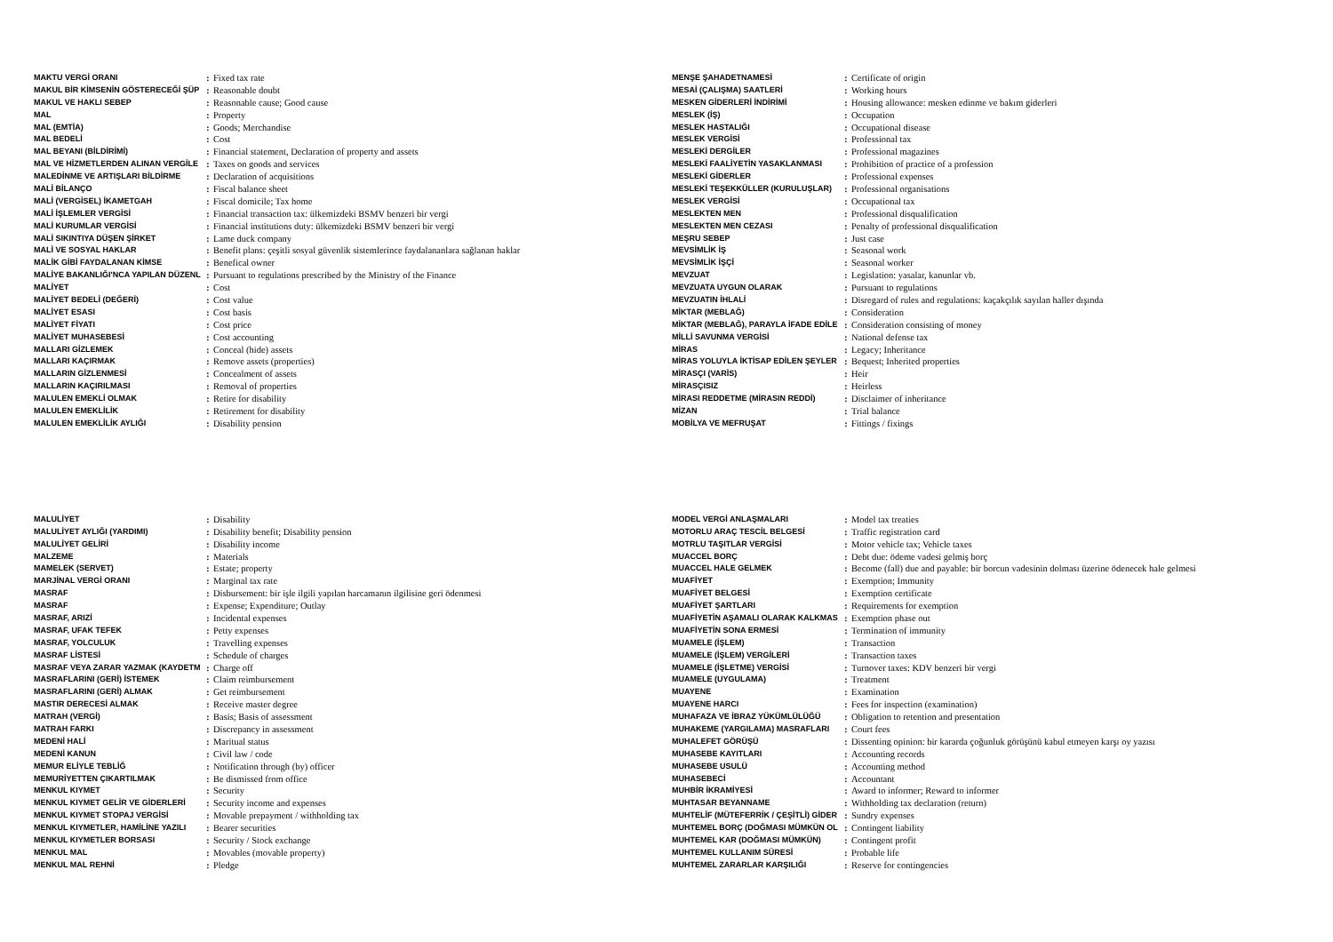| MAKTU VERGİ ORANI | : | Fixed tax rate |
| MAKUL BİR KİMSENİN GÖSTERECEĞİ ŞÜP | : | Reasonable doubt |
| MAKUL VE HAKLI SEBEP | : | Reasonable cause; Good cause |
| MAL | : | Property |
| MAL (EMTİA) | : | Goods; Merchandise |
| MAL BEDELİ | : | Cost |
| MAL BEYANI (BİLDİRİMİ) | : | Financial statement, Declaration of property and assets |
| MAL VE HİZMETLERDEN ALINAN VERGİLE | : | Taxes on goods and services |
| MALEDİNME VE ARTIŞLARI BİLDİRME | : | Declaration of acquisitions |
| MALİ BİLANÇO | : | Fiscal balance sheet |
| MALİ (VERGİSEL) İKAMETGAH | : | Fiscal domicile; Tax home |
| MALİ İŞLEMLER VERGİSİ | : | Financial transaction tax: ülkemizdeki BSMV benzeri bir vergi |
| MALİ KURUMLAR VERGİSİ | : | Financial institutions duty: ülkemizdeki BSMV benzeri bir vergi |
| MALİ SIKINTIYA DÜŞEN ŞİRKET | : | Lame duck company |
| MALİ VE SOSYAL HAKLAR | : | Benefit plans: çeşitli sosyal güvenlik sistemlerince faydalananlara sağlanan haklar |
| MALİK GİBİ FAYDALANAN KİMSE | : | Benefical owner |
| MALİYE BAKANLIĞI'NCA YAPILAN DÜZENL | : | Pursuant to regulations prescribed by the Ministry of the Finance |
| MALİYET | : | Cost |
| MALİYET BEDELİ (DEĞERİ) | : | Cost value |
| MALİYET ESASI | : | Cost basis |
| MALİYET FİYATI | : | Cost price |
| MALİYET MUHASEBESİ | : | Cost accounting |
| MALLARI GİZLEMEK | : | Conceal (hide) assets |
| MALLARI KAÇIRMAK | : | Remove assets (properties) |
| MALLARIN GİZLENMESİ | : | Concealment of assets |
| MALLARIN KAÇIRILMASI | : | Removal of properties |
| MALULEN EMEKLİ OLMAK | : | Retire for disability |
| MALULEN EMEKLİLİK | : | Retirement for disability |
| MALULEN EMEKLİLİK AYLIĞI | : | Disability pension |
| MENŞE ŞAHADETNAMESİ | : | Certificate of origin |
| MESAİ (ÇALIŞMA) SAATLERİ | : | Working hours |
| MESKEN GİDERLERİ İNDİRİMİ | : | Housing allowance: mesken edinme ve bakım giderleri |
| MESLEK (İŞ) | : | Occupation |
| MESLEK HASTALIĞI | : | Occupational disease |
| MESLEK VERGİSİ | : | Professional tax |
| MESLEKİ DERGİLER | : | Professional magazines |
| MESLEKİ FAALİYETİN YASAKLANMASI | : | Prohibition of practice of a profession |
| MESLEKİ GİDERLER | : | Professional expenses |
| MESLEKİ TEŞEKKÜLLER (KURULUŞLAR) | : | Professional organisations |
| MESLEK VERGİSİ | : | Occupational tax |
| MESLEKTEN MEN | : | Professional disqualification |
| MESLEKTEN MEN CEZASI | : | Penalty of professional disqualification |
| MEŞRU SEBEP | : | Just case |
| MEVSİMLİK İŞ | : | Seasonal work |
| MEVSİMLİK İŞÇİ | : | Seasonal worker |
| MEVZUAT | : | Legislation: yasalar, kanunlar vb. |
| MEVZUATA UYGUN OLARAK | : | Pursuant to regulations |
| MEVZUATIN İHLALİ | : | Disregard of rules and regulations: kaçakçılık sayılan haller dışında |
| MİKTAR (MEBLAĞ) | : | Consideration |
| MİKTAR (MEBLAĞ), PARAYLA İFADE EDİLE | : | Consideration consisting of money |
| MİLLİ SAVUNMA VERGİSİ | : | National defense tax |
| MİRAS | : | Legacy; Inheritance |
| MİRAS YOLUYLA İKTİSAP EDİLEN ŞEYLER | : | Bequest; Inherited properties |
| MİRASÇI (VARİS) | : | Heir |
| MİRASÇISIZ | : | Heirless |
| MİRASI REDDETME (MİRASIN REDDİ) | : | Disclaimer of inheritance |
| MİZAN | : | Trial balance |
| MOBİLYA VE MEFRUŞAT | : | Fittings / fixings |
| MALULİYET | : | Disability |
| MALULİYET AYLIĞI (YARDIMI) | : | Disability benefit; Disability pension |
| MALULİYET GELİRİ | : | Disability income |
| MALZEME | : | Materials |
| MAMELEK (SERVET) | : | Estate; property |
| MARJİNAL VERGİ ORANI | : | Marginal tax rate |
| MASRAF | : | Disbursement: bir işle ilgili yapılan harcamanın ilgilisine geri ödenmesi |
| MASRAF | : | Expense; Expenditure; Outlay |
| MASRAF, ARIZİ | : | Incidental expenses |
| MASRAF, UFAK TEFEK | : | Petty expenses |
| MASRAF, YOLCULUK | : | Travelling expenses |
| MASRAF LİSTESİ | : | Schedule of charges |
| MASRAF VEYA ZARAR YAZMAK (KAYDETM | : | Charge off |
| MASRAFLARINI (GERİ) İSTEMEK | : | Claim reimbursement |
| MASRAFLARINI (GERİ) ALMAK | : | Get reimbursement |
| MASTIR DERECESİ ALMAK | : | Receive master degree |
| MATRAH (VERGİ) | : | Basis; Basis of assessment |
| MATRAH FARKI | : | Discrepancy in assessment |
| MEDENİ HALİ | : | Maritual status |
| MEDENİ KANUN | : | Civil law / code |
| MEMUR ELİYLE TEBLİĞ | : | Notification through (by) officer |
| MEMURİYETTEN ÇIKARTILMAK | : | Be dismissed from office |
| MENKUL KIYMET | : | Security |
| MENKUL KIYMET GELİR VE GİDERLERİ | : | Security income and expenses |
| MENKUL KIYMET STOPAJ VERGİSİ | : | Movable prepayment / withholding tax |
| MENKUL KIYMETLER, HAMİLİNE YAZILI | : | Bearer securities |
| MENKUL KIYMETLER BORSASI | : | Security / Stock exchange |
| MENKUL MAL | : | Movables (movable property) |
| MENKUL MAL REHNİ | : | Pledge |
| MODEL VERGİ ANLAŞMALARI | : | Model tax treaties |
| MOTORLU ARAÇ TESCİL BELGESİ | : | Traffic registration card |
| MOTRLU TAŞITLAR VERGİSİ | : | Motor vehicle tax; Vehicle taxes |
| MUACCEL BORÇ | : | Debt due: ödeme vadesi gelmiş borç |
| MUACCEL HALE GELMEK | : | Become (fall) due and payable: bir borcun vadesinin dolması üzerine ödenecek hale gelmesi |
| MUAFİYET | : | Exemption; Immunity |
| MUAFİYET BELGESİ | : | Exemption certificate |
| MUAFİYET ŞARTLARI | : | Requirements for exemption |
| MUAFİYETİN AŞAMALI OLARAK KALKMAS | : | Exemption phase out |
| MUAFİYETİN SONA ERMESİ | : | Termination of immunity |
| MUAMELE (İŞLEM) | : | Transaction |
| MUAMELE (İŞLEM) VERGİLERİ | : | Transaction taxes |
| MUAMELE (İŞLETME) VERGİSİ | : | Turnover taxes: KDV benzeri bir vergi |
| MUAMELE (UYGULAMA) | : | Treatment |
| MUAYENE | : | Examination |
| MUAYENE HARCI | : | Fees for inspection (examination) |
| MUHAFAZA VE İBRAZ YÜKÜMLÜLÜĞÜ | : | Obligation to retention and presentation |
| MUHAKEME (YARGILAMA) MASRAFLARI | : | Court fees |
| MUHALEFET GÖRÜŞÜ | : | Dissenting opinion: bir kararda çoğunluk görüşünü kabul etmeyen karşı oy yazısı |
| MUHASEBE KAYITLARI | : | Accounting records |
| MUHASEBE USULÜ | : | Accounting method |
| MUHASEBECİ | : | Accountant |
| MUHBİR İKRAMİYESİ | : | Award to informer; Reward to informer |
| MUHTASAR BEYANNAME | : | Withholding tax declaration (return) |
| MUHTELİF (MÜTEFERRİK / ÇEŞİTLİ) GİDER | : | Sundry expenses |
| MUHTEMEL BORÇ (DOĞMASI MÜMKÜN OL | : | Contingent liability |
| MUHTEMEL KAR (DOĞMASI MÜMKÜN) | : | Contingent profit |
| MUHTEMEL KULLANIM SÜRESİ | : | Probable life |
| MUHTEMEL ZARARLAR KARŞILIĞI | : | Reserve for contingencies |